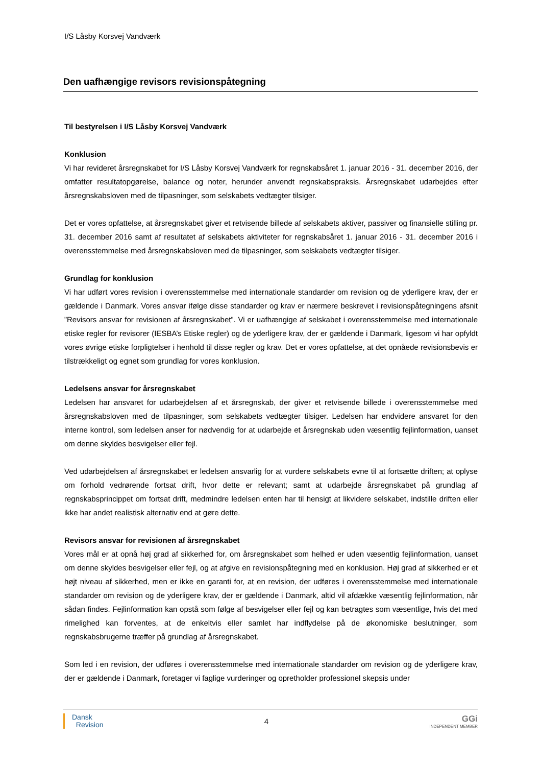I/S Låsby Korsvej Vandværk
Den uafhængige revisors revisionspåtegning
Til bestyrelsen i I/S Låsby Korsvej Vandværk
Konklusion
Vi har revideret årsregnskabet for I/S Låsby Korsvej Vandværk for regnskabsåret 1. januar 2016 - 31. december 2016, der omfatter resultatopgørelse, balance og noter, herunder anvendt regnskabspraksis. Årsregnskabet udarbejdes efter årsregnskabsloven med de tilpasninger, som selskabets vedtægter tilsiger.
Det er vores opfattelse, at årsregnskabet giver et retvisende billede af selskabets aktiver, passiver og finansielle stilling pr. 31. december 2016 samt af resultatet af selskabets aktiviteter for regnskabsåret 1. januar 2016 - 31. december 2016 i overensstemmelse med årsregnskabsloven med de tilpasninger, som selskabets vedtægter tilsiger.
Grundlag for konklusion
Vi har udført vores revision i overensstemmelse med internationale standarder om revision og de yderligere krav, der er gældende i Danmark. Vores ansvar ifølge disse standarder og krav er nærmere beskrevet i revisionspåtegningens afsnit ”Revisors ansvar for revisionen af årsregnskabet”. Vi er uafhængige af selskabet i overensstemmelse med internationale etiske regler for revisorer (IESBA’s Etiske regler) og de yderligere krav, der er gældende i Danmark, ligesom vi har opfyldt vores øvrige etiske forpligtelser i henhold til disse regler og krav. Det er vores opfattelse, at det opnåede revisionsbevis er tilstrækkeligt og egnet som grundlag for vores konklusion.
Ledelsens ansvar for årsregnskabet
Ledelsen har ansvaret for udarbejdelsen af et årsregnskab, der giver et retvisende billede i overensstemmelse med årsregnskabsloven med de tilpasninger, som selskabets vedtægter tilsiger. Ledelsen har endvidere ansvaret for den interne kontrol, som ledelsen anser for nødvendig for at udarbejde et årsregnskab uden væsentlig fejlinformation, uanset om denne skyldes besvigelser eller fejl.
Ved udarbejdelsen af årsregnskabet er ledelsen ansvarlig for at vurdere selskabets evne til at fortsætte driften; at oplyse om forhold vedrørende fortsat drift, hvor dette er relevant; samt at udarbejde årsregnskabet på grundlag af regnskabsprincippet om fortsat drift, medmindre ledelsen enten har til hensigt at likvidere selskabet, indstille driften eller ikke har andet realistisk alternativ end at gøre dette.
Revisors ansvar for revisionen af årsregnskabet
Vores mål er at opnå høj grad af sikkerhed for, om årsregnskabet som helhed er uden væsentlig fejlinformation, uanset om denne skyldes besvigelser eller fejl, og at afgive en revisionspåtegning med en konklusion. Høj grad af sikkerhed er et højt niveau af sikkerhed, men er ikke en garanti for, at en revision, der udføres i overensstemmelse med internationale standarder om revision og de yderligere krav, der er gældende i Danmark, altid vil afdække væsentlig fejlinformation, når sådan findes. Fejlinformation kan opstå som følge af besvigelser eller fejl og kan betragtes som væsentlige, hvis det med rimelighed kan forventes, at de enkeltvis eller samlet har indflydelse på de økonomiske beslutninger, som regnskabsbrugerne træffer på grundlag af årsregnskabet.
Som led i en revision, der udføres i overensstemmelse med internationale standarder om revision og de yderligere krav, der er gældende i Danmark, foretager vi faglige vurderinger og opretholder professionel skepsis under
Dansk
Revision
4
GGi
INDEPENDENT MEMBER